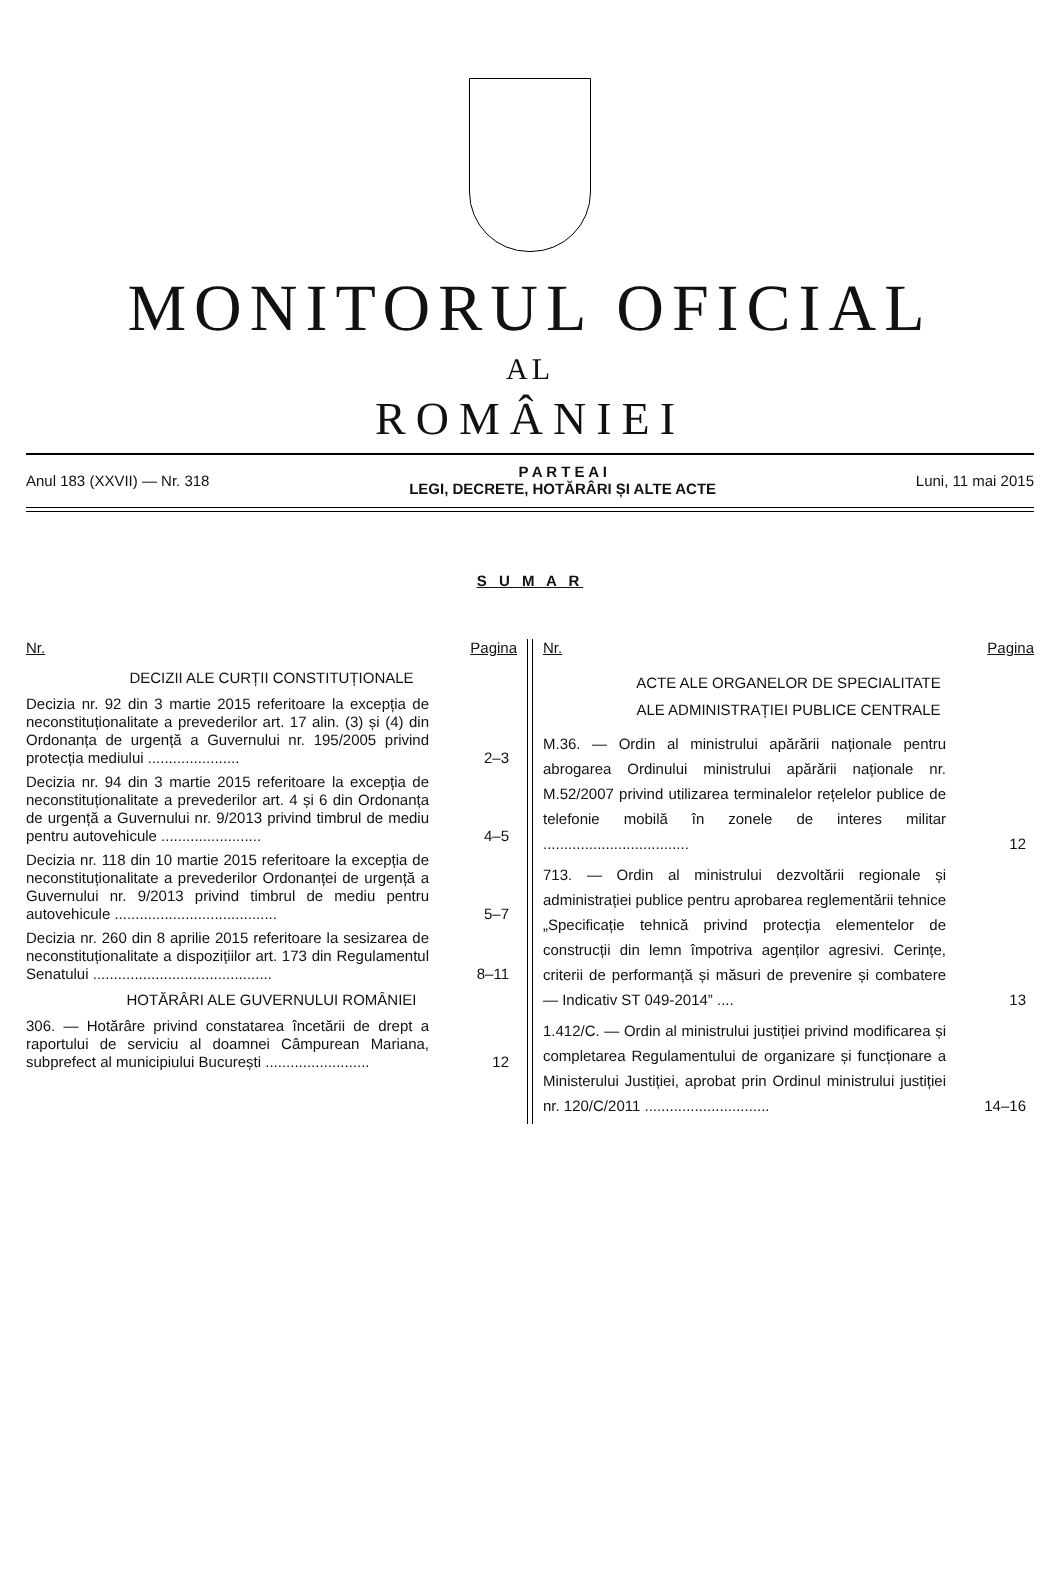MONITORUL OFICIAL
AL
ROMÂNIEI
Anul 183 (XXVII) — Nr. 318
P A R T E A I
LEGI, DECRETE, HOTĂRÂRI ȘI ALTE ACTE
Luni, 11 mai 2015
S U M A R
Nr. Pagina
DECIZII ALE CURȚII CONSTITUȚIONALE
Decizia nr. 92 din 3 martie 2015 referitoare la excepția de neconstituționalitate a prevederilor art. 17 alin. (3) și (4) din Ordonanța de urgență a Guvernului nr. 195/2005 privind protecția mediului ......................
2–3
Decizia nr. 94 din 3 martie 2015 referitoare la excepția de neconstituționalitate a prevederilor art. 4 și 6 din Ordonanța de urgență a Guvernului nr. 9/2013 privind timbrul de mediu pentru autovehicule ........................
4–5
Decizia nr. 118 din 10 martie 2015 referitoare la excepția de neconstituționalitate a prevederilor Ordonanței de urgență a Guvernului nr. 9/2013 privind timbrul de mediu pentru autovehicule .......................................
5–7
Decizia nr. 260 din 8 aprilie 2015 referitoare la sesizarea de neconstituționalitate a dispozițiilor art. 173 din Regulamentul Senatului ...........................................
8–11
HOTĂRÂRI ALE GUVERNULUI ROMÂNIEI
306. — Hotărâre privind constatarea încetării de drept a raportului de serviciu al doamnei Câmpurean Mariana, subprefect al municipiului București .........................
12
Nr. Pagina
ACTE ALE ORGANELOR DE SPECIALITATE
ALE ADMINISTRAȚIEI PUBLICE CENTRALE
M.36. — Ordin al ministrului apărării naționale pentru abrogarea Ordinului ministrului apărării naționale nr. M.52/2007 privind utilizarea terminalelor rețelelor publice de telefonie mobilă în zonele de interes militar ...................................
12
713. — Ordin al ministrului dezvoltării regionale și administrației publice pentru aprobarea reglementării tehnice „Specificație tehnică privind protecția elementelor de construcții din lemn împotriva agenților agresivi. Cerințe, criterii de performanță și măsuri de prevenire și combatere — Indicativ ST 049-2014” ....
13
1.412/C. — Ordin al ministrului justiției privind modificarea și completarea Regulamentului de organizare și funcționare a Ministerului Justiției, aprobat prin Ordinul ministrului justiției nr. 120/C/2011 ..............................
14–16